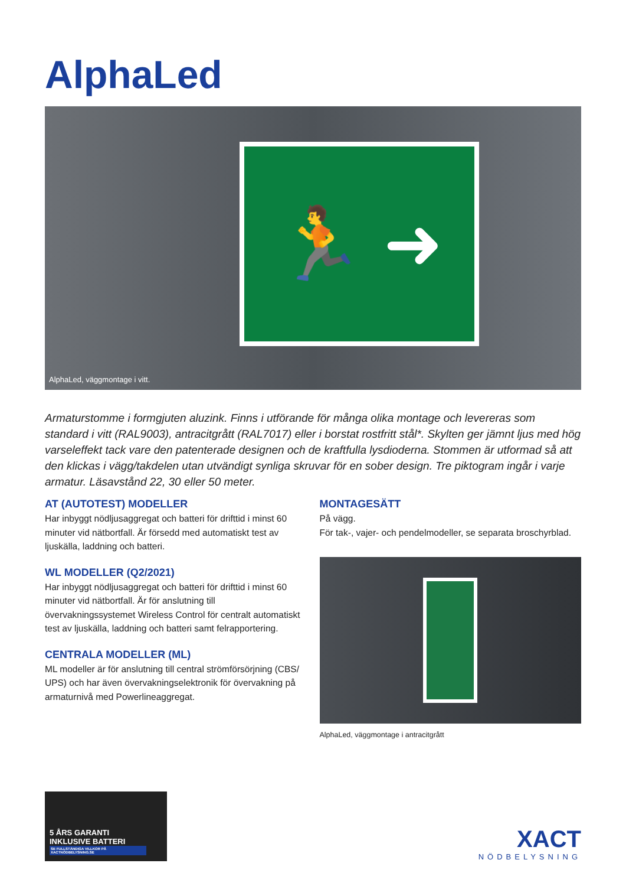AlphaLed
🏃 ➜
AlphaLed, väggmontage i vitt.
Armaturstomme i formgjuten aluzink. Finns i utförande för många olika montage och levereras som standard i vitt (RAL9003), antracitgrått (RAL7017) eller i borstat rostfritt stål*. Skylten ger jämnt ljus med hög varseleffekt tack vare den patenterade designen och de kraftfulla lysdioderna. Stommen är utformad så att den klickas i vägg/takdelen utan utvändigt synliga skruvar för en sober design. Tre piktogram ingår i varje armatur. Läsavstånd 22, 30 eller 50 meter.
AT (AUTOTEST) MODELLER
Har inbyggt nödljusaggregat och batteri för drifttid i minst 60 minuter vid nätbortfall. Är försedd med automatiskt test av ljuskälla, laddning och batteri.
WL MODELLER (Q2/2021)
Har inbyggt nödljusaggregat och batteri för drifttid i minst 60 minuter vid nätbortfall. Är för anslutning till övervakningssystemet Wireless Control för centralt automatiskt test av ljuskälla, laddning och batteri samt felrapportering.
CENTRALA MODELLER (ML)
ML modeller är för anslutning till central strömförsörjning (CBS/ UPS) och har även övervakningselektronik för övervakning på armaturnivå med Powerlineaggregat.
MONTAGESÄTT
På vägg.
För tak-, vajer- och pendelmodeller, se separata broschyrblad.
AlphaLed, väggmontage i antracitgrått
5 ÅRS GARANTI
INKLUSIVE BATTERI
SE FULLSTÄNDIGA VILLKOR PÅ XACTNÖDBELYSNING.SE
XACT
NÖDBELYSNING